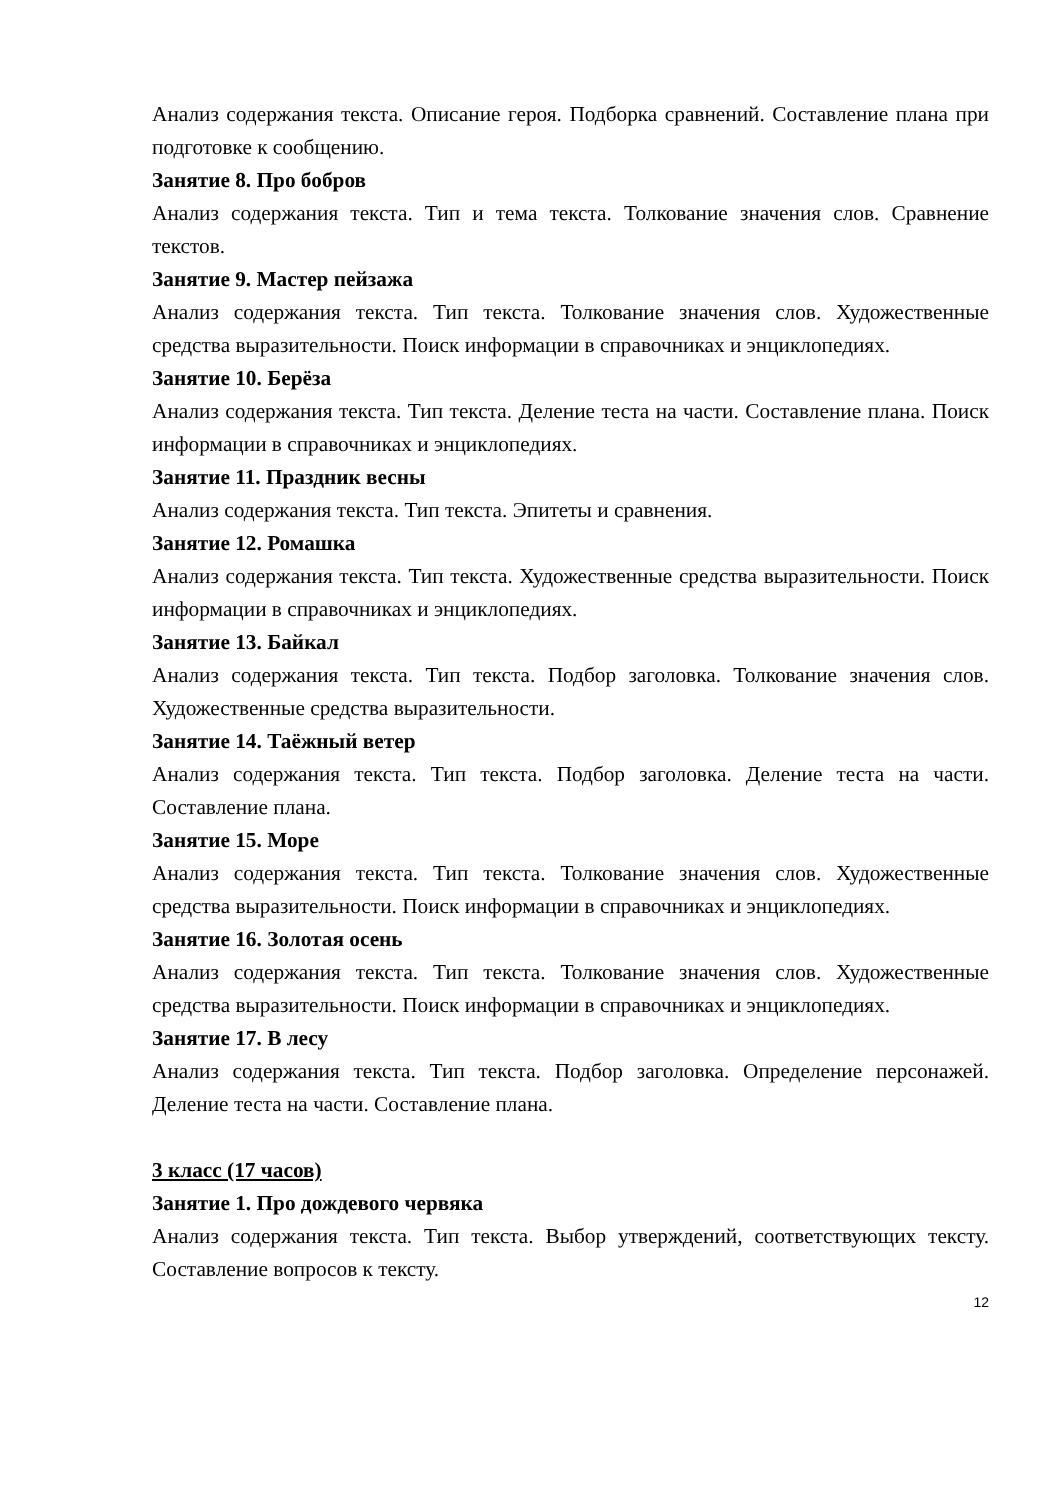Анализ содержания текста. Описание героя. Подборка сравнений. Составление плана при подготовке к сообщению.
Занятие 8. Про бобров
Анализ содержания текста. Тип и тема текста. Толкование значения слов. Сравнение текстов.
Занятие 9. Мастер пейзажа
Анализ содержания текста. Тип текста. Толкование значения слов. Художественные средства выразительности. Поиск информации в справочниках и энциклопедиях.
Занятие 10. Берёза
Анализ содержания текста. Тип текста. Деление теста на части. Составление плана. Поиск информации в справочниках и энциклопедиях.
Занятие 11. Праздник весны
Анализ содержания текста. Тип текста. Эпитеты и сравнения.
Занятие 12. Ромашка
Анализ содержания текста. Тип текста. Художественные средства выразительности. Поиск информации в справочниках и энциклопедиях.
Занятие 13. Байкал
Анализ содержания текста. Тип текста. Подбор заголовка. Толкование значения слов. Художественные средства выразительности.
Занятие 14. Таёжный ветер
Анализ содержания текста. Тип текста. Подбор заголовка. Деление теста на части. Составление плана.
Занятие 15. Море
Анализ содержания текста. Тип текста. Толкование значения слов. Художественные средства выразительности. Поиск информации в справочниках и энциклопедиях.
Занятие 16. Золотая осень
Анализ содержания текста. Тип текста. Толкование значения слов. Художественные средства выразительности. Поиск информации в справочниках и энциклопедиях.
Занятие 17. В лесу
Анализ содержания текста. Тип текста. Подбор заголовка. Определение персонажей. Деление теста на части. Составление плана.
3 класс (17 часов)
Занятие 1. Про дождевого червяка
Анализ содержания текста. Тип текста. Выбор утверждений, соответствующих тексту. Составление вопросов к тексту.
12